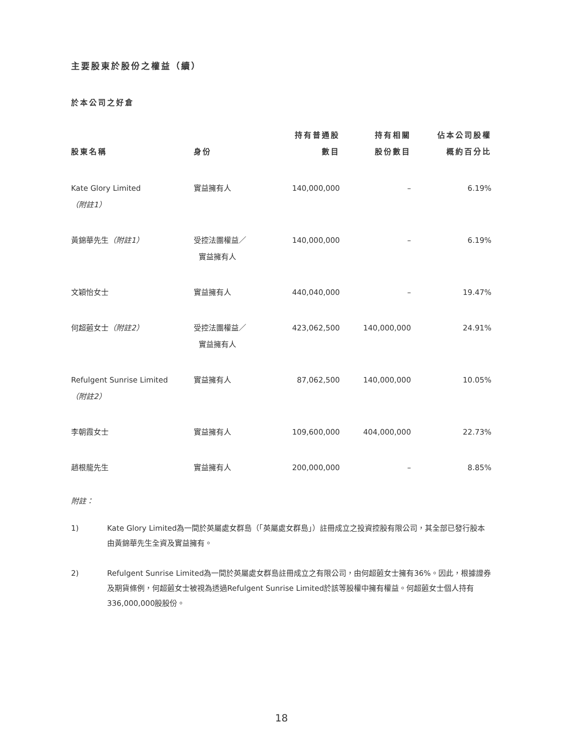主要股東於股份之權益（續）
於本公司之好倉
| 股東名稱 | 身份 | 持有普通股 數目 | 持有相關 股份數目 | 佔本公司股權 概約百分比 |
| --- | --- | --- | --- | --- |
| Kate Glory Limited （附註1） | 實益擁有人 | 140,000,000 | – | 6.19% |
| 黃錦華先生 （附註1） | 受控法團權益／ 實益擁有人 | 140,000,000 | – | 6.19% |
| 文穎怡女士 | 實益擁有人 | 440,040,000 | – | 19.47% |
| 何超蕸女士 （附註2） | 受控法團權益／ 實益擁有人 | 423,062,500 | 140,000,000 | 24.91% |
| Refulgent Sunrise Limited （附註2） | 實益擁有人 | 87,062,500 | 140,000,000 | 10.05% |
| 李朝霞女士 | 實益擁有人 | 109,600,000 | 404,000,000 | 22.73% |
| 趙根龍先生 | 實益擁有人 | 200,000,000 | – | 8.85% |
附註：
1) Kate Glory Limited為一間於英屬處女群島（「英屬處女群島」）註冊成立之投資控股有限公司，其全部已發行股本由黃錦華先生全資及實益擁有。
2) Refulgent Sunrise Limited為一間於英屬處女群島註冊成立之有限公司，由何超蕸女士擁有36%。因此，根據證券及期貨條例，何超蕸女士被視為透過Refulgent Sunrise Limited於該等股權中擁有權益。何超蕸女士個人持有336,000,000股股份。
18